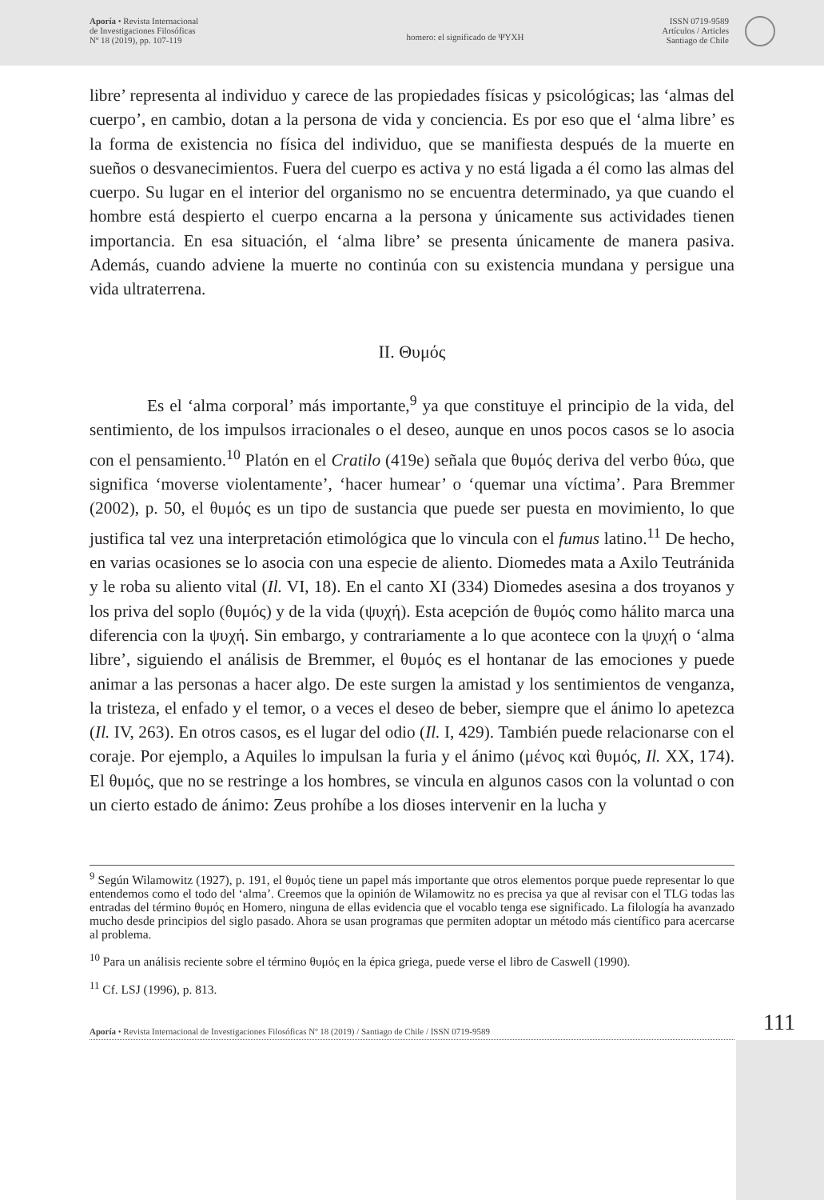Aporía • Revista Internacional
de Investigaciones Filosóficas
Nº 18 (2019), pp. 107-119
homero: el significado de ΨΥΧΗ
ISSN 0719-9589
Artículos / Articles
Santiago de Chile
libre’ representa al individuo y carece de las propiedades físicas y psicológicas; las ‘almas del cuerpo’, en cambio, dotan a la persona de vida y conciencia. Es por eso que el ‘alma libre’ es la forma de existencia no física del individuo, que se manifiesta después de la muerte en sueños o desvanecimientos. Fuera del cuerpo es activa y no está ligada a él como las almas del cuerpo. Su lugar en el interior del organismo no se encuentra determinado, ya que cuando el hombre está despierto el cuerpo encarna a la persona y únicamente sus actividades tienen importancia. En esa situación, el ‘alma libre’ se presenta únicamente de manera pasiva. Además, cuando adviene la muerte no continúa con su existencia mundana y persigue una vida ultraterrena.
II. Θυμός
Es el ‘alma corporal’ más importante,<sup>9</sup> ya que constituye el principio de la vida, del sentimiento, de los impulsos irracionales o el deseo, aunque en unos pocos casos se lo asocia con el pensamiento.<sup>10</sup> Platón en el Cratilo (419e) señala que θυμός deriva del verbo θύω, que significa ‘moverse violentamente’, ‘hacer humear’ o ‘quemar una víctima’. Para Bremmer (2002), p. 50, el θυμός es un tipo de sustancia que puede ser puesta en movimiento, lo que justifica tal vez una interpretación etimológica que lo vincula con el fumus latino.<sup>11</sup> De hecho, en varias ocasiones se lo asocia con una especie de aliento. Diomedes mata a Axilo Teutránida y le roba su aliento vital (Il. VI, 18). En el canto XI (334) Diomedes asesina a dos troyanos y los priva del soplo (θυμός) y de la vida (ψυχή). Esta acepción de θυμός como hálito marca una diferencia con la ψυχή. Sin embargo, y contrariamente a lo que acontece con la ψυχή o ‘alma libre’, siguiendo el análisis de Bremmer, el θυμός es el hontanar de las emociones y puede animar a las personas a hacer algo. De este surgen la amistad y los sentimientos de venganza, la tristeza, el enfado y el temor, o a veces el deseo de beber, siempre que el ánimo lo apetezca (Il. IV, 263). En otros casos, es el lugar del odio (Il. I, 429). También puede relacionarse con el coraje. Por ejemplo, a Aquiles lo impulsan la furia y el ánimo (μένος καὶ θυμός, Il. XX, 174). El θυμός, que no se restringe a los hombres, se vincula en algunos casos con la voluntad o con un cierto estado de ánimo: Zeus prohíbe a los dioses intervenir en la lucha y
<sup>9</sup> Según Wilamowitz (1927), p. 191, el θυμός tiene un papel más importante que otros elementos porque puede representar lo que entendemos como el todo del ‘alma’. Creemos que la opinión de Wilamowitz no es precisa ya que al revisar con el TLG todas las entradas del término θυμός en Homero, ninguna de ellas evidencia que el vocablo tenga ese significado. La filología ha avanzado mucho desde principios del siglo pasado. Ahora se usan programas que permiten adoptar un método más científico para acercarse al problema.
<sup>10</sup> Para un análisis reciente sobre el término θυμός en la épica griega, puede verse el libro de Caswell (1990).
<sup>11</sup> Cf. LSJ (1996), p. 813.
Aporía • Revista Internacional de Investigaciones Filosóficas Nº 18 (2019) / Santiago de Chile / ISSN 0719-9589 111